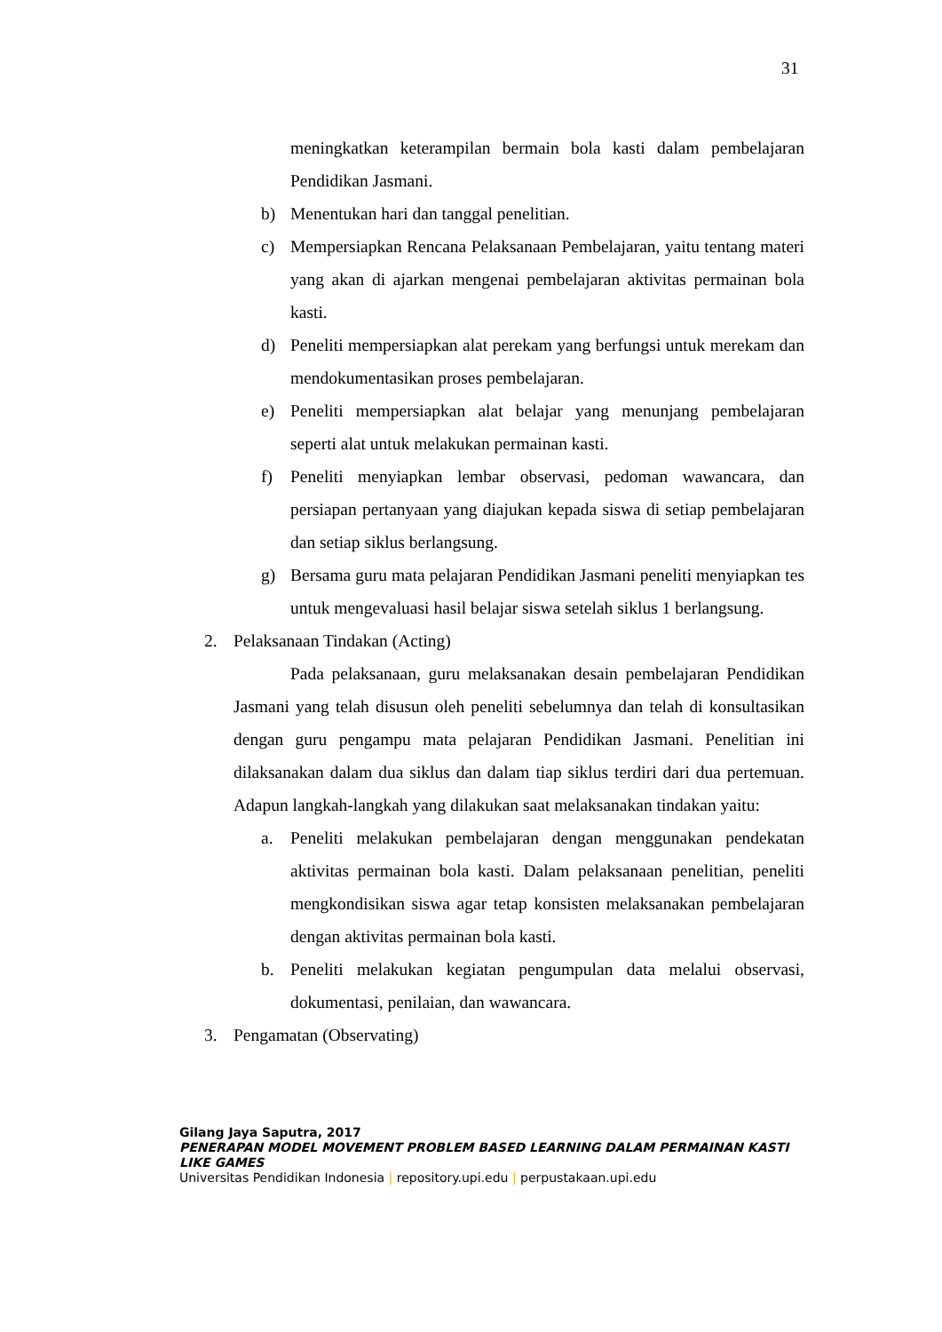31
meningkatkan keterampilan bermain bola kasti dalam pembelajaran Pendidikan Jasmani.
b) Menentukan hari dan tanggal penelitian.
c) Mempersiapkan Rencana Pelaksanaan Pembelajaran, yaitu tentang materi yang akan di ajarkan mengenai pembelajaran aktivitas permainan bola kasti.
d) Peneliti mempersiapkan alat perekam yang berfungsi untuk merekam dan mendokumentasikan proses pembelajaran.
e) Peneliti mempersiapkan alat belajar yang menunjang pembelajaran seperti alat untuk melakukan permainan kasti.
f) Peneliti menyiapkan lembar observasi, pedoman wawancara, dan persiapan pertanyaan yang diajukan kepada siswa di setiap pembelajaran dan setiap siklus berlangsung.
g) Bersama guru mata pelajaran Pendidikan Jasmani peneliti menyiapkan tes untuk mengevaluasi hasil belajar siswa setelah siklus 1 berlangsung.
2. Pelaksanaan Tindakan (Acting)
Pada pelaksanaan, guru melaksanakan desain pembelajaran Pendidikan Jasmani yang telah disusun oleh peneliti sebelumnya dan telah di konsultasikan dengan guru pengampu mata pelajaran Pendidikan Jasmani. Penelitian ini dilaksanakan dalam dua siklus dan dalam tiap siklus terdiri dari dua pertemuan. Adapun langkah-langkah yang dilakukan saat melaksanakan tindakan yaitu:
a. Peneliti melakukan pembelajaran dengan menggunakan pendekatan aktivitas permainan bola kasti. Dalam pelaksanaan penelitian, peneliti mengkondisikan siswa agar tetap konsisten melaksanakan pembelajaran dengan aktivitas permainan bola kasti.
b. Peneliti melakukan kegiatan pengumpulan data melalui observasi, dokumentasi, penilaian, dan wawancara.
3. Pengamatan (Observating)
Gilang Jaya Saputra, 2017
PENERAPAN MODEL MOVEMENT PROBLEM BASED LEARNING DALAM PERMAINAN KASTI LIKE GAMES
Universitas Pendidikan Indonesia | repository.upi.edu | perpustakaan.upi.edu